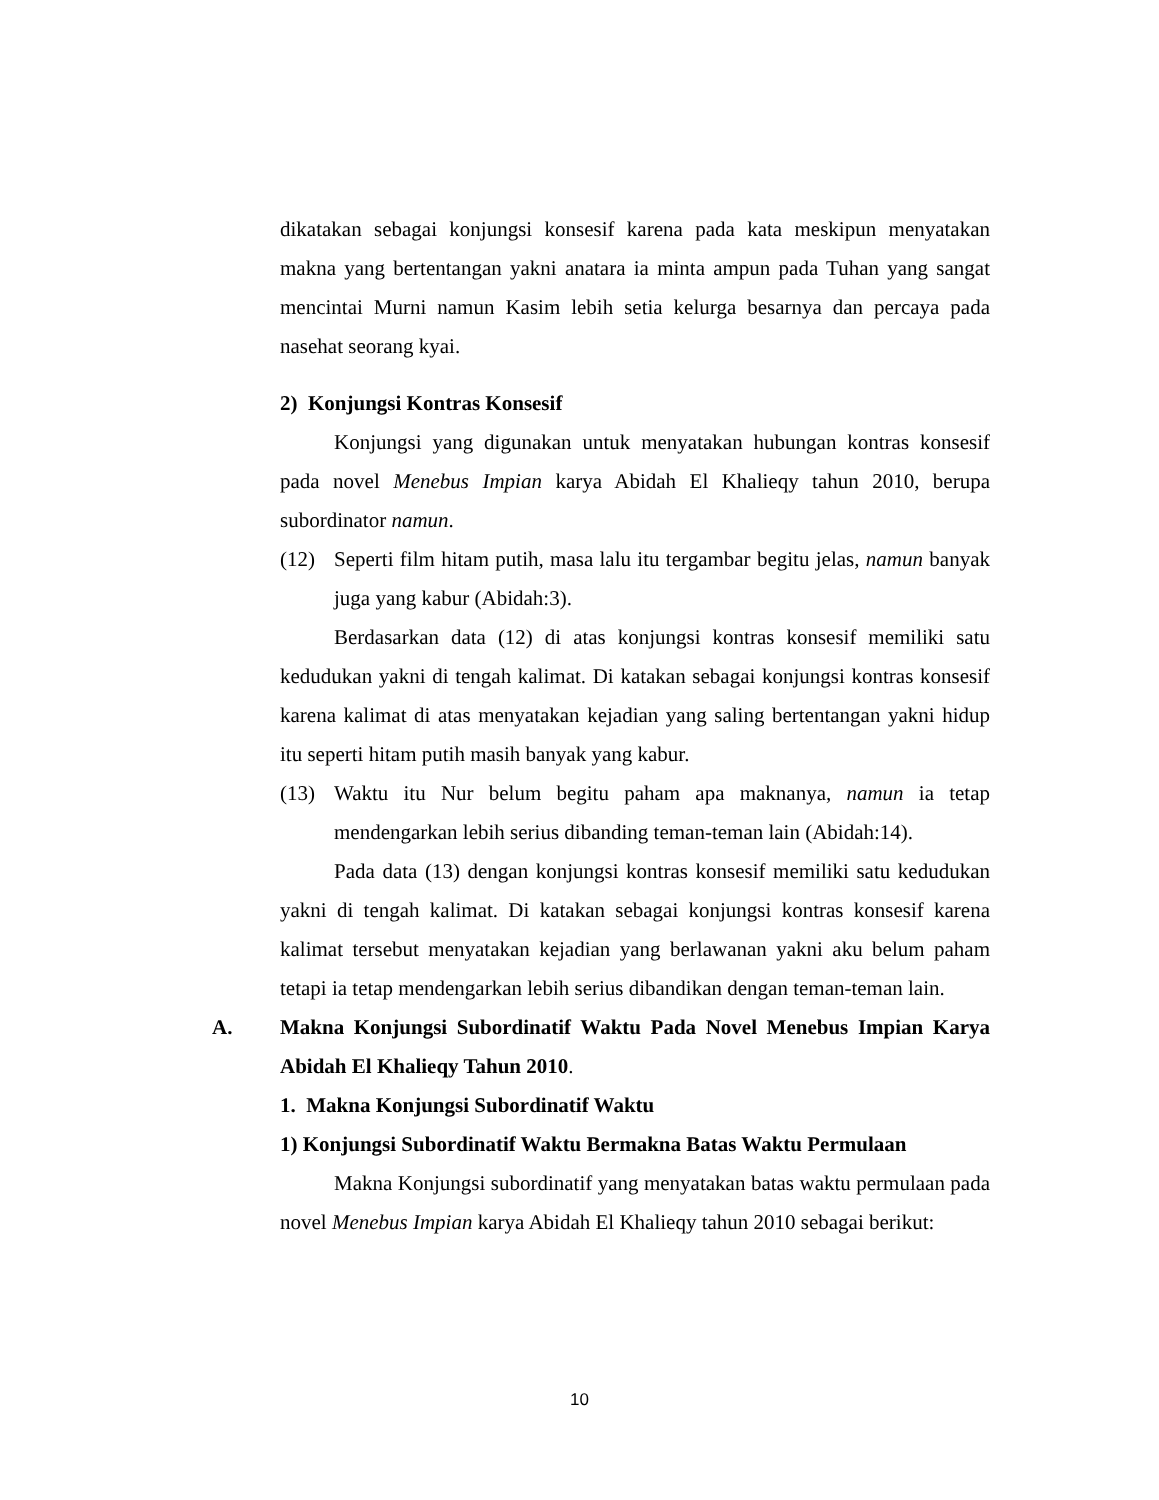dikatakan sebagai konjungsi konsesif karena pada kata meskipun menyatakan makna yang bertentangan yakni anatara ia minta ampun pada Tuhan yang sangat mencintai Murni namun Kasim lebih setia kelurga besarnya dan percaya pada nasehat seorang kyai.
2) Konjungsi Kontras Konsesif
Konjungsi yang digunakan untuk menyatakan hubungan kontras konsesif pada novel Menebus Impian karya Abidah El Khalieqy tahun 2010, berupa subordinator namun.
(12) Seperti film hitam putih, masa lalu itu tergambar begitu jelas, namun banyak juga yang kabur (Abidah:3).
Berdasarkan data (12) di atas konjungsi kontras konsesif memiliki satu kedudukan yakni di tengah kalimat. Di katakan sebagai konjungsi kontras konsesif karena kalimat di atas menyatakan kejadian yang saling bertentangan yakni hidup itu seperti hitam putih masih banyak yang kabur.
(13) Waktu itu Nur belum begitu paham apa maknanya, namun ia tetap mendengarkan lebih serius dibanding teman-teman lain (Abidah:14).
Pada data (13) dengan konjungsi kontras konsesif memiliki satu kedudukan yakni di tengah kalimat. Di katakan sebagai konjungsi kontras konsesif karena kalimat tersebut menyatakan kejadian yang berlawanan yakni aku belum paham tetapi ia tetap mendengarkan lebih serius dibandikan dengan teman-teman lain.
A. Makna Konjungsi Subordinatif Waktu Pada Novel Menebus Impian Karya Abidah El Khalieqy Tahun 2010.
1. Makna Konjungsi Subordinatif Waktu
1) Konjungsi Subordinatif Waktu Bermakna Batas Waktu Permulaan
Makna Konjungsi subordinatif yang menyatakan batas waktu permulaan pada novel Menebus Impian karya Abidah El Khalieqy tahun 2010 sebagai berikut:
10